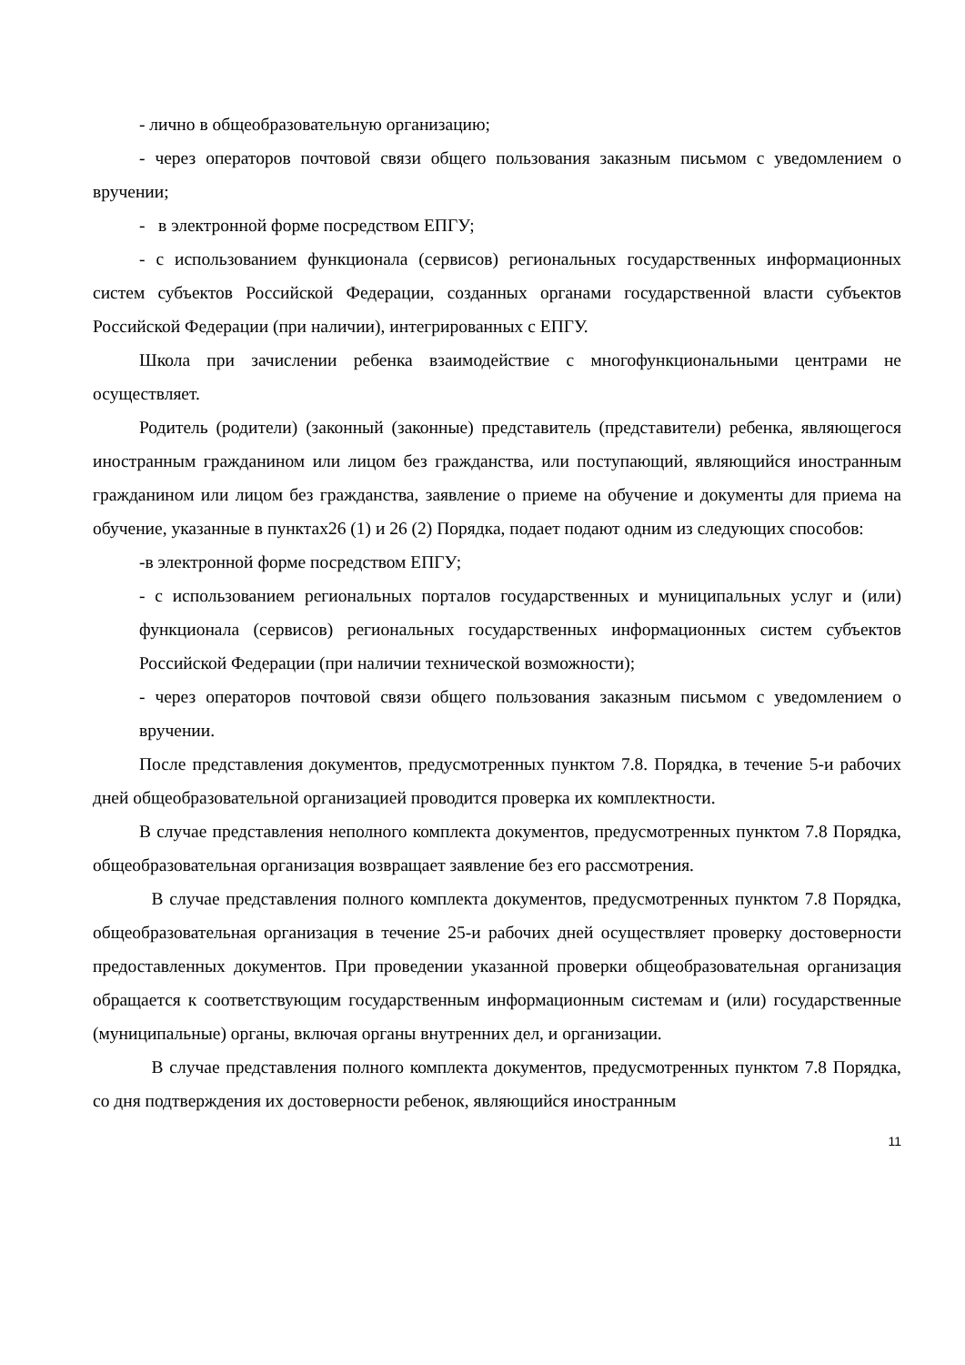- лично в общеобразовательную организацию;
- через операторов почтовой связи общего пользования заказным письмом с уведомлением о вручении;
- в электронной форме посредством ЕПГУ;
- с использованием функционала (сервисов) региональных государственных информационных систем субъектов Российской Федерации, созданных органами государственной власти субъектов Российской Федерации (при наличии), интегрированных с ЕПГУ.
Школа при зачислении ребенка взаимодействие с многофункциональными центрами не осуществляет.
Родитель (родители) (законный (законные) представитель (представители) ребенка, являющегося иностранным гражданином или лицом без гражданства, или поступающий, являющийся иностранным гражданином или лицом без гражданства, заявление о приеме на обучение и документы для приема на обучение, указанные в пунктах26 (1) и 26 (2) Порядка, подает подают одним из следующих способов:
-в электронной форме посредством ЕПГУ;
- с использованием региональных порталов государственных и муниципальных услуг и (или) функционала (сервисов) региональных государственных информационных систем субъектов Российской Федерации (при наличии технической возможности);
- через операторов почтовой связи общего пользования заказным письмом с уведомлением о вручении.
После представления документов, предусмотренных пунктом 7.8. Порядка, в течение 5-и рабочих дней общеобразовательной организацией проводится проверка их комплектности.
В случае представления неполного комплекта документов, предусмотренных пунктом 7.8 Порядка, общеобразовательная организация возвращает заявление без его рассмотрения.
В случае представления полного комплекта документов, предусмотренных пунктом 7.8 Порядка, общеобразовательная организация в течение 25-и рабочих дней осуществляет проверку достоверности предоставленных документов. При проведении указанной проверки общеобразовательная организация обращается к соответствующим государственным информационным системам и (или) государственные (муниципальные) органы, включая органы внутренних дел, и организации.
В случае представления полного комплекта документов, предусмотренных пунктом 7.8 Порядка, со дня подтверждения их достоверности ребенок, являющийся иностранным
11